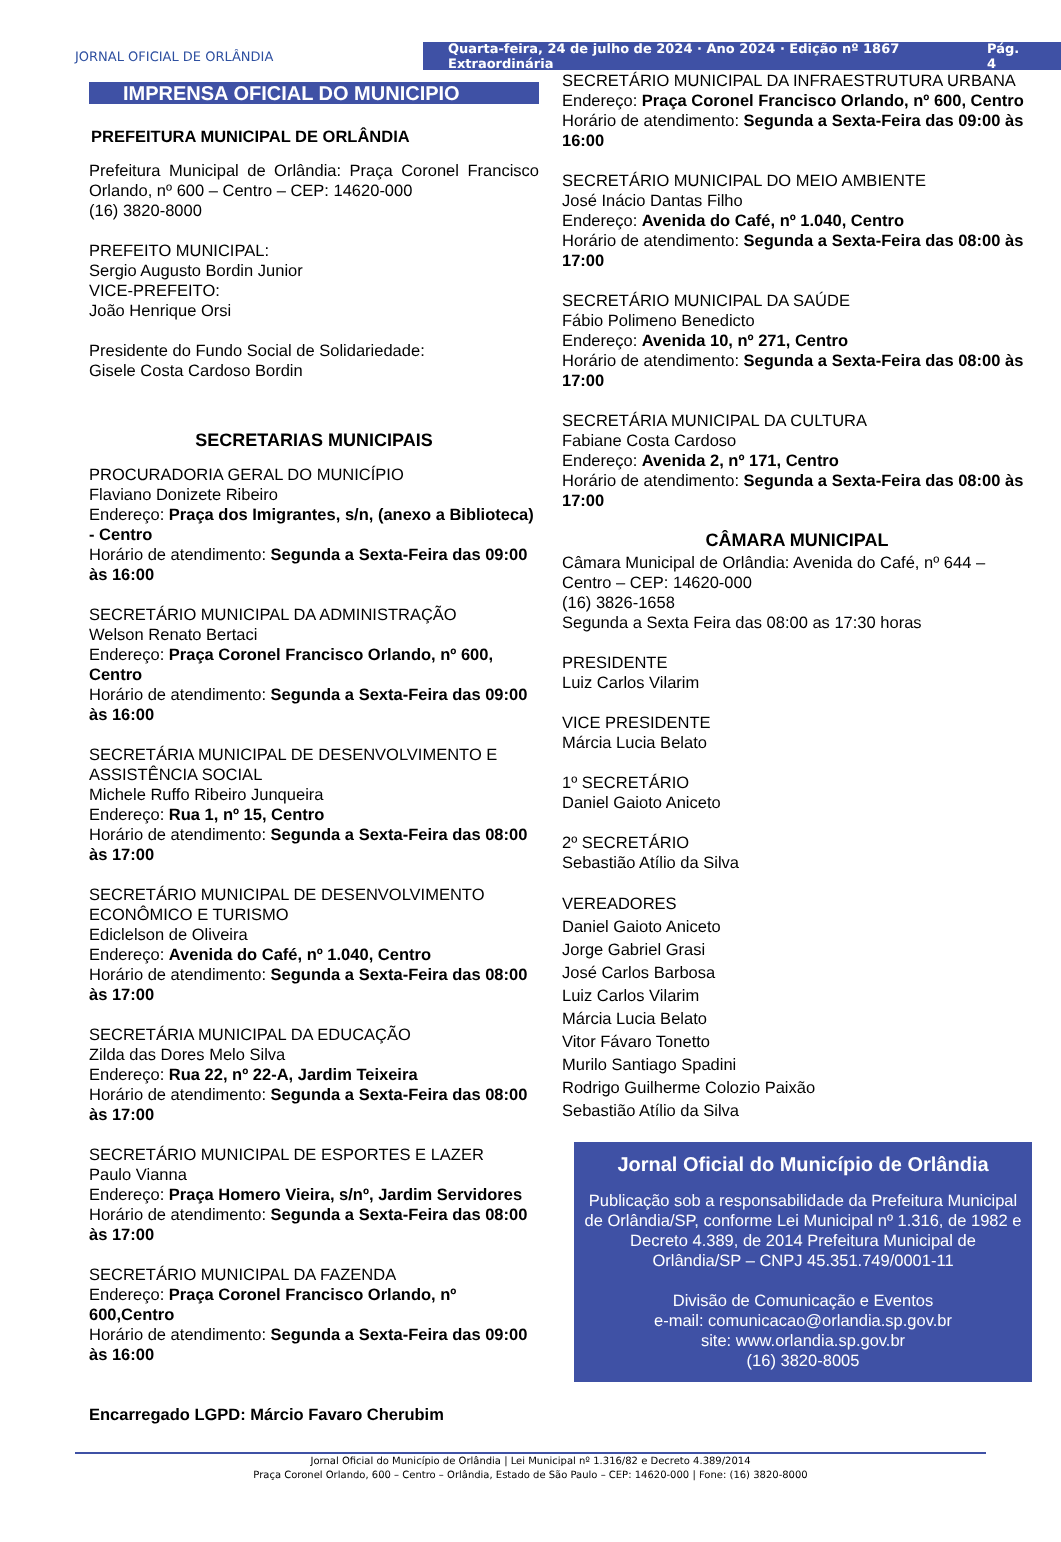JORNAL OFICIAL DE ORLÂNDIA
Quarta-feira, 24 de julho de 2024 · Ano 2024 · Edição nº 1867 Extraordinária Pág. 4
IMPRENSA OFICIAL DO MUNICIPIO
PREFEITURA MUNICIPAL DE ORLÂNDIA
Prefeitura Municipal de Orlândia: Praça Coronel Francisco Orlando, nº 600 – Centro – CEP: 14620-000
(16) 3820-8000
PREFEITO MUNICIPAL:
Sergio Augusto Bordin Junior
VICE-PREFEITO:
João Henrique Orsi
Presidente do Fundo Social de Solidariedade:
Gisele Costa Cardoso Bordin
SECRETARIAS MUNICIPAIS
PROCURADORIA GERAL DO MUNICÍPIO
Flaviano Donizete Ribeiro
Endereço: Praça dos Imigrantes, s/n, (anexo a Biblioteca) - Centro
Horário de atendimento: Segunda a Sexta-Feira das 09:00 às 16:00
SECRETÁRIO MUNICIPAL DA ADMINISTRAÇÃO
Welson Renato Bertaci
Endereço: Praça Coronel Francisco Orlando, nº 600, Centro
Horário de atendimento: Segunda a Sexta-Feira das 09:00 às 16:00
SECRETÁRIA MUNICIPAL DE DESENVOLVIMENTO E ASSISTÊNCIA SOCIAL
Michele Ruffo Ribeiro Junqueira
Endereço: Rua 1, nº 15, Centro
Horário de atendimento: Segunda a Sexta-Feira das 08:00 às 17:00
SECRETÁRIO MUNICIPAL DE DESENVOLVIMENTO ECONÔMICO E TURISMO
Ediclelson de Oliveira
Endereço: Avenida do Café, nº 1.040, Centro
Horário de atendimento: Segunda a Sexta-Feira das 08:00 às 17:00
SECRETÁRIA MUNICIPAL DA EDUCAÇÃO
Zilda das Dores Melo Silva
Endereço: Rua 22, nº 22-A, Jardim Teixeira
Horário de atendimento: Segunda a Sexta-Feira das 08:00 às 17:00
SECRETÁRIO MUNICIPAL DE ESPORTES E LAZER
Paulo Vianna
Endereço: Praça Homero Vieira, s/nº, Jardim Servidores
Horário de atendimento: Segunda a Sexta-Feira das 08:00 às 17:00
SECRETÁRIO MUNICIPAL DA FAZENDA
Endereço: Praça Coronel Francisco Orlando, nº 600,Centro
Horário de atendimento: Segunda a Sexta-Feira das 09:00 às 16:00
Encarregado LGPD: Márcio Favaro Cherubim
SECRETÁRIO MUNICIPAL DA INFRAESTRUTURA URBANA
Endereço: Praça Coronel Francisco Orlando, nº 600, Centro
Horário de atendimento: Segunda a Sexta-Feira das 09:00 às 16:00
SECRETÁRIO MUNICIPAL DO MEIO AMBIENTE
José Inácio Dantas Filho
Endereço: Avenida do Café, nº 1.040, Centro
Horário de atendimento: Segunda a Sexta-Feira das 08:00 às 17:00
SECRETÁRIO MUNICIPAL DA SAÚDE
Fábio Polimeno Benedicto
Endereço: Avenida 10, nº 271, Centro
Horário de atendimento: Segunda a Sexta-Feira das 08:00 às 17:00
SECRETÁRIA MUNICIPAL DA CULTURA
Fabiane Costa Cardoso
Endereço: Avenida 2, nº 171, Centro
Horário de atendimento: Segunda a Sexta-Feira das 08:00 às 17:00
CÂMARA MUNICIPAL
Câmara Municipal de Orlândia: Avenida do Café, nº 644 – Centro – CEP: 14620-000
(16) 3826-1658
Segunda a Sexta Feira das 08:00 as 17:30 horas
PRESIDENTE
Luiz Carlos Vilarim
VICE PRESIDENTE
Márcia Lucia Belato
1º SECRETÁRIO
Daniel Gaioto Aniceto
2º SECRETÁRIO
Sebastião Atílio da Silva
VEREADORES
Daniel Gaioto Aniceto
Jorge Gabriel Grasi
José Carlos Barbosa
Luiz Carlos Vilarim
Márcia Lucia Belato
Vitor Fávaro Tonetto
Murilo Santiago Spadini
Rodrigo Guilherme Colozio Paixão
Sebastião Atílio da Silva
Jornal Oficial do Município de Orlândia
Publicação sob a responsabilidade da Prefeitura Municipal de Orlândia/SP, conforme Lei Municipal nº 1.316, de 1982 e Decreto 4.389, de 2014 Prefeitura Municipal de Orlândia/SP – CNPJ 45.351.749/0001-11
Divisão de Comunicação e Eventos
e-mail: comunicacao@orlandia.sp.gov.br
site: www.orlandia.sp.gov.br
(16) 3820-8005
Jornal Oficial do Município de Orlândia | Lei Municipal nº 1.316/82 e Decreto 4.389/2014
Praça Coronel Orlando, 600 – Centro – Orlândia, Estado de São Paulo – CEP: 14620-000 | Fone: (16) 3820-8000